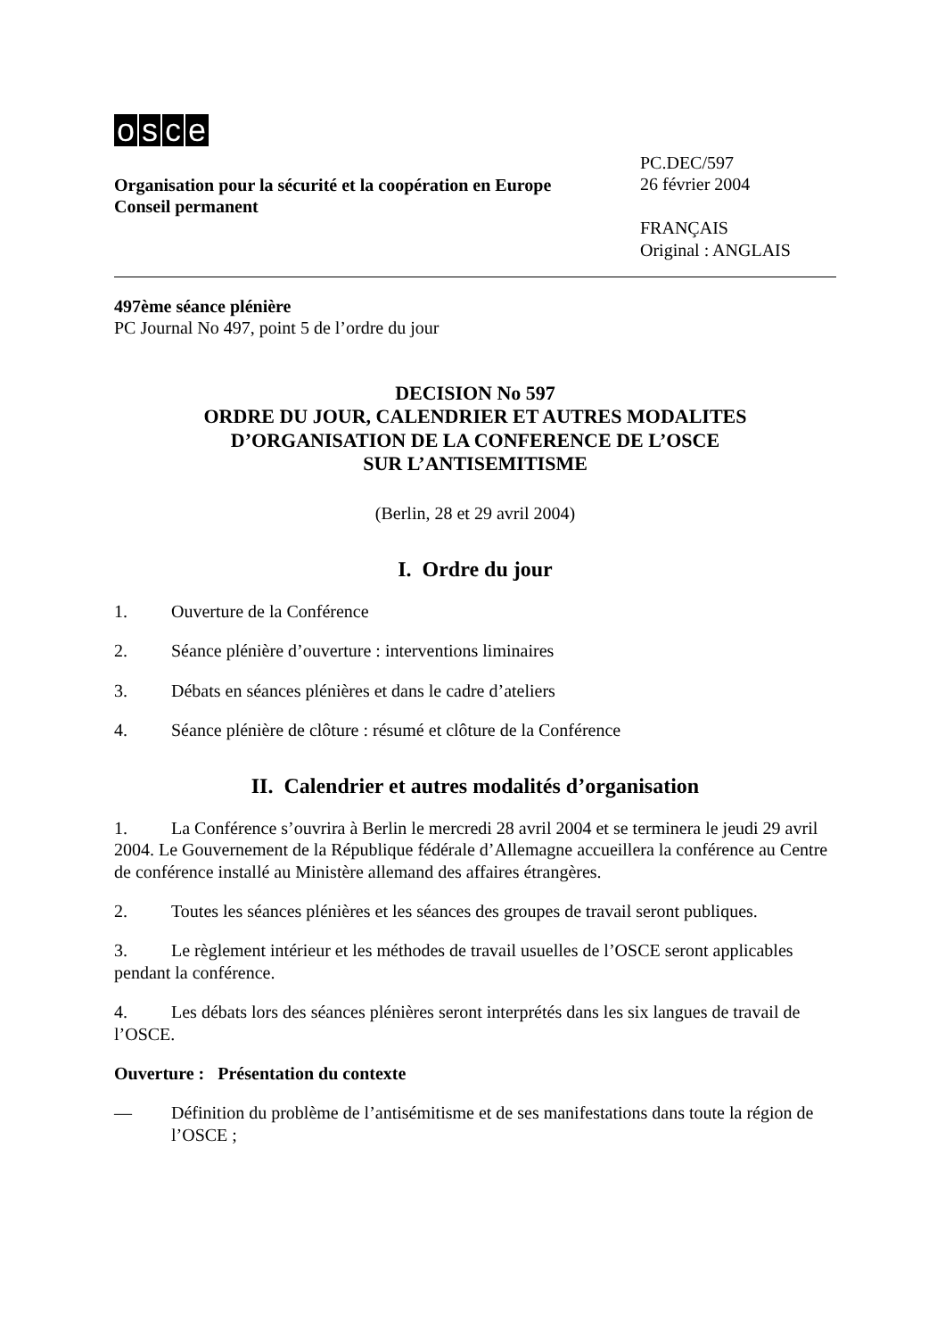osce
Organisation pour la sécurité et la coopération en Europe
Conseil permanent
PC.DEC/597
26 février 2004
FRANÇAIS
Original : ANGLAIS
497ème séance plénière
PC Journal No 497, point 5 de l’ordre du jour
DECISION No 597
ORDRE DU JOUR, CALENDRIER ET AUTRES MODALITES
D’ORGANISATION DE LA CONFERENCE DE L’OSCE
SUR L’ANTISEMITISME
(Berlin, 28 et 29 avril 2004)
I. Ordre du jour
1. Ouverture de la Conférence
2. Séance plénière d’ouverture : interventions liminaires
3. Débats en séances plénières et dans le cadre d’ateliers
4. Séance plénière de clôture : résumé et clôture de la Conférence
II. Calendrier et autres modalités d’organisation
1. La Conférence s’ouvrira à Berlin le mercredi 28 avril 2004 et se terminera le jeudi 29 avril 2004. Le Gouvernement de la République fédérale d’Allemagne accueillera la conférence au Centre de conférence installé au Ministère allemand des affaires étrangères.
2. Toutes les séances plénières et les séances des groupes de travail seront publiques.
3. Le règlement intérieur et les méthodes de travail usuelles de l’OSCE seront applicables pendant la conférence.
4. Les débats lors des séances plénières seront interprétés dans les six langues de travail de l’OSCE.
Ouverture : Présentation du contexte
— Définition du problème de l’antisémitisme et de ses manifestations dans toute la région de l’OSCE ;